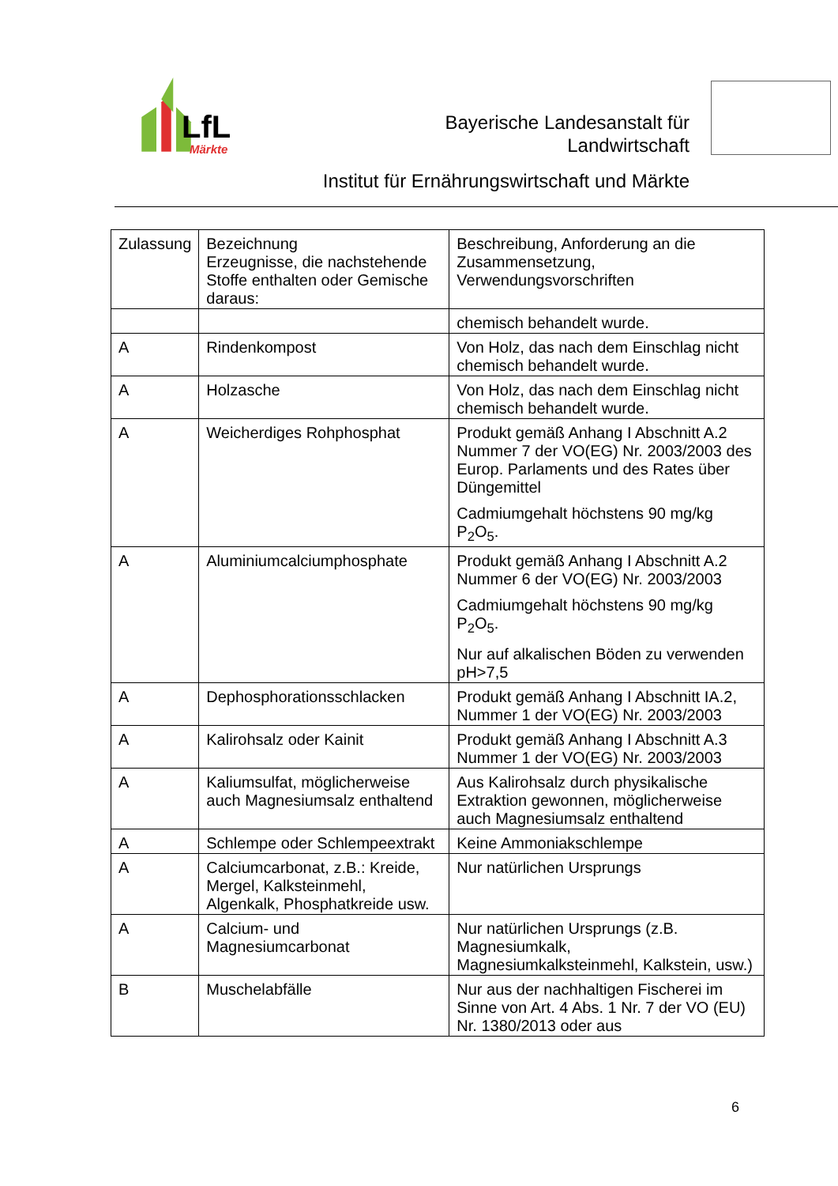LfL
Märkte
Bayerische Landesanstalt für
Landwirtschaft
Institut für Ernährungswirtschaft und Märkte
| Zulassung | Bezeichnung Erzeugnisse, die nachstehende Stoffe enthalten oder Gemische daraus: | Beschreibung, Anforderung an die Zusammensetzung, Verwendungsvorschriften |
| --- | --- | --- |
| | | chemisch behandelt wurde. |
| A | Rindenkompost | Von Holz, das nach dem Einschlag nicht chemisch behandelt wurde. |
| A | Holzasche | Von Holz, das nach dem Einschlag nicht chemisch behandelt wurde. |
| A | Weicherdiges Rohphosphat | Produkt gemäß Anhang I Abschnitt A.2 Nummer 7 der VO(EG) Nr. 2003/2003 des Europ. Parlaments und des Rates über Düngemittel Cadmiumgehalt höchstens 90 mg/kg P<sub>2</sub>O<sub>5</sub>. |
| A | Aluminiumcalciumphosphate | Produkt gemäß Anhang I Abschnitt A.2 Nummer 6 der VO(EG) Nr. 2003/2003 Cadmiumgehalt höchstens 90 mg/kg P<sub>2</sub>O<sub>5</sub>. Nur auf alkalischen Böden zu verwenden pH>7,5 |
| A | Dephosphorationsschlacken | Produkt gemäß Anhang I Abschnitt IA.2, Nummer 1 der VO(EG) Nr. 2003/2003 |
| A | Kalirohsalz oder Kainit | Produkt gemäß Anhang I Abschnitt A.3 Nummer 1 der VO(EG) Nr. 2003/2003 |
| A | Kaliumsulfat, möglicherweise auch Magnesiumsalz enthaltend | Aus Kalirohsalz durch physikalische Extraktion gewonnen, möglicherweise auch Magnesiumsalz enthaltend |
| A | Schlempe oder Schlempeextrakt | Keine Ammoniakschlempe |
| A | Calciumcarbonat, z.B.: Kreide, Mergel, Kalksteinmehl, Algenkalk, Phosphatkreide usw. | Nur natürlichen Ursprungs |
| A | Calcium- und Magnesiumcarbonat | Nur natürlichen Ursprungs (z.B. Magnesiumkalk, Magnesiumkalksteinmehl, Kalkstein, usw.) |
| B | Muschelabfälle | Nur aus der nachhaltigen Fischerei im Sinne von Art. 4 Abs. 1 Nr. 7 der VO (EU) Nr. 1380/2013 oder aus |
6